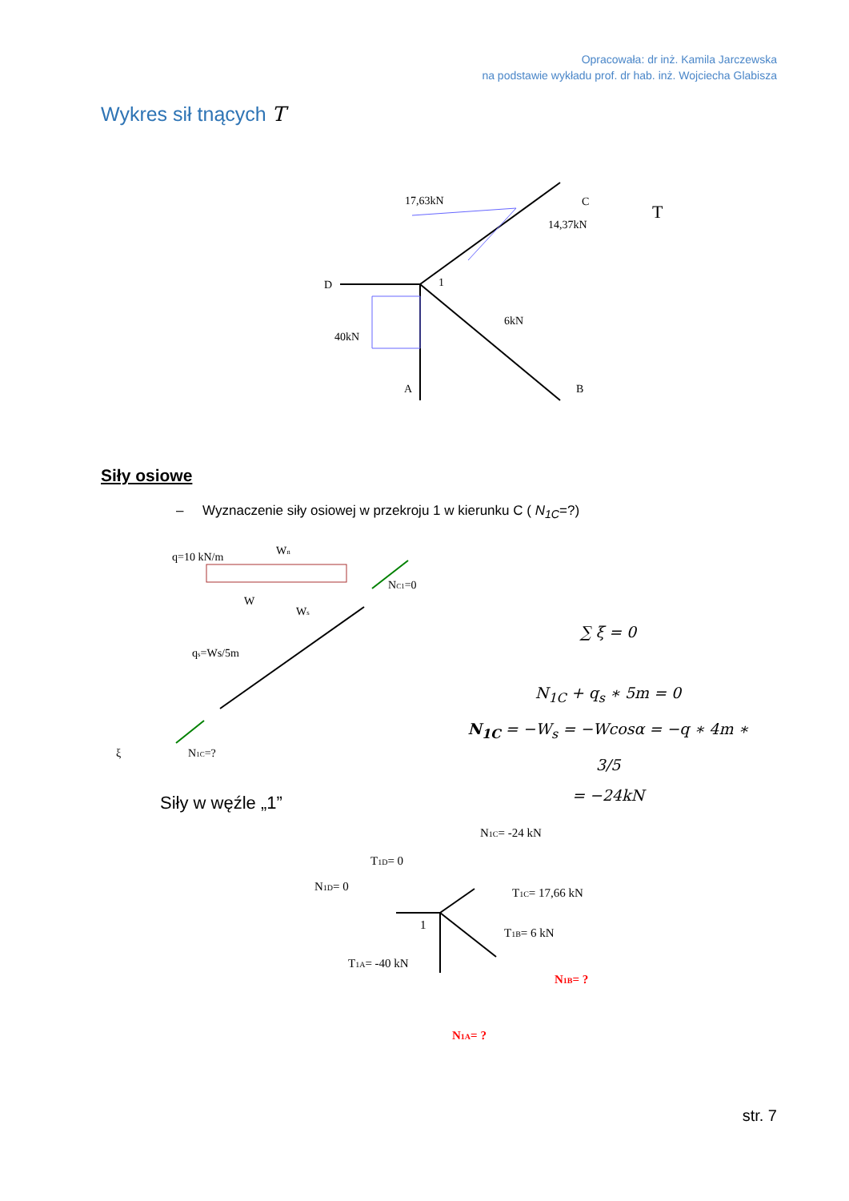Opracowała: dr inż. Kamila Jarczewska
na podstawie wykładu prof. dr hab. inż. Wojciecha Glabisza
Wykres sił tnących T
17,63kN
14,37kN
6kN
40kN
D
A
B
C
1
T
Siły osiowe
– Wyznaczenie siły osiowej w przekroju 1 w kierunku C ( N<sub>1C</sub>=?)
q=10 kN/m
Wn
W
Ws
qs=Ws/5m
NC1=0
N1C=?
ξ
∑ ξ = 0
N<sub>1C</sub> + q<sub>s</sub> ∗ 5m = 0
N<sub>1C</sub> = −W<sub>s</sub> = −Wcosα = −q ∗ 4m ∗ 3/5
= −24kN
Siły w węźle „1”
N1C= -24 kN
T1D= 0
N1D= 0
T1C= 17,66 kN
T1B= 6 kN
T1A= -40 kN
N1B= ?
N1A= ?
1
str. 7